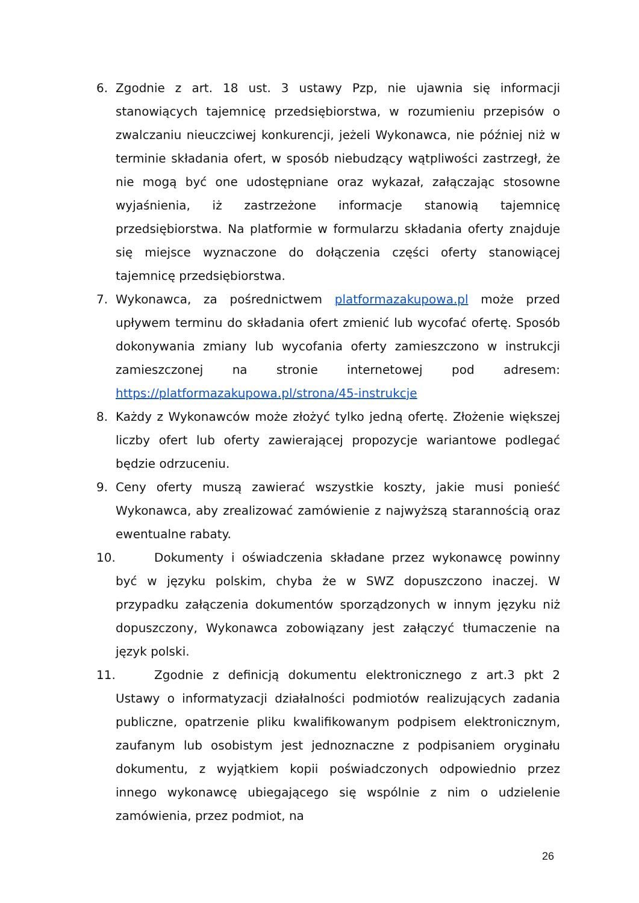6. Zgodnie z art. 18 ust. 3 ustawy Pzp, nie ujawnia się informacji stanowiących tajemnicę przedsiębiorstwa, w rozumieniu przepisów o zwalczaniu nieuczciwej konkurencji, jeżeli Wykonawca, nie później niż w terminie składania ofert, w sposób niebudzący wątpliwości zastrzegł, że nie mogą być one udostępniane oraz wykazał, załączając stosowne wyjaśnienia, iż zastrzeżone informacje stanowią tajemnicę przedsiębiorstwa. Na platformie w formularzu składania oferty znajduje się miejsce wyznaczone do dołączenia części oferty stanowiącej tajemnicę przedsiębiorstwa.
7. Wykonawca, za pośrednictwem platformazakupowa.pl może przed upływem terminu do składania ofert zmienić lub wycofać ofertę. Sposób dokonywania zmiany lub wycofania oferty zamieszczono w instrukcji zamieszczonej na stronie internetowej pod adresem: https://platformazakupowa.pl/strona/45-instrukcje
8. Każdy z Wykonawców może złożyć tylko jedną ofertę. Złożenie większej liczby ofert lub oferty zawierającej propozycje wariantowe podlegać będzie odrzuceniu.
9. Ceny oferty muszą zawierać wszystkie koszty, jakie musi ponieść Wykonawca, aby zrealizować zamówienie z najwyższą starannością oraz ewentualne rabaty.
10. Dokumenty i oświadczenia składane przez wykonawcę powinny być w języku polskim, chyba że w SWZ dopuszczono inaczej. W przypadku załączenia dokumentów sporządzonych w innym języku niż dopuszczony, Wykonawca zobowiązany jest załączyć tłumaczenie na język polski.
11. Zgodnie z definicją dokumentu elektronicznego z art.3 pkt 2 Ustawy o informatyzacji działalności podmiotów realizujących zadania publiczne, opatrzenie pliku kwalifikowanym podpisem elektronicznym, zaufanym lub osobistym jest jednoznaczne z podpisaniem oryginału dokumentu, z wyjątkiem kopii poświadczonych odpowiednio przez innego wykonawcę ubiegającego się wspólnie z nim o udzielenie zamówienia, przez podmiot, na
26